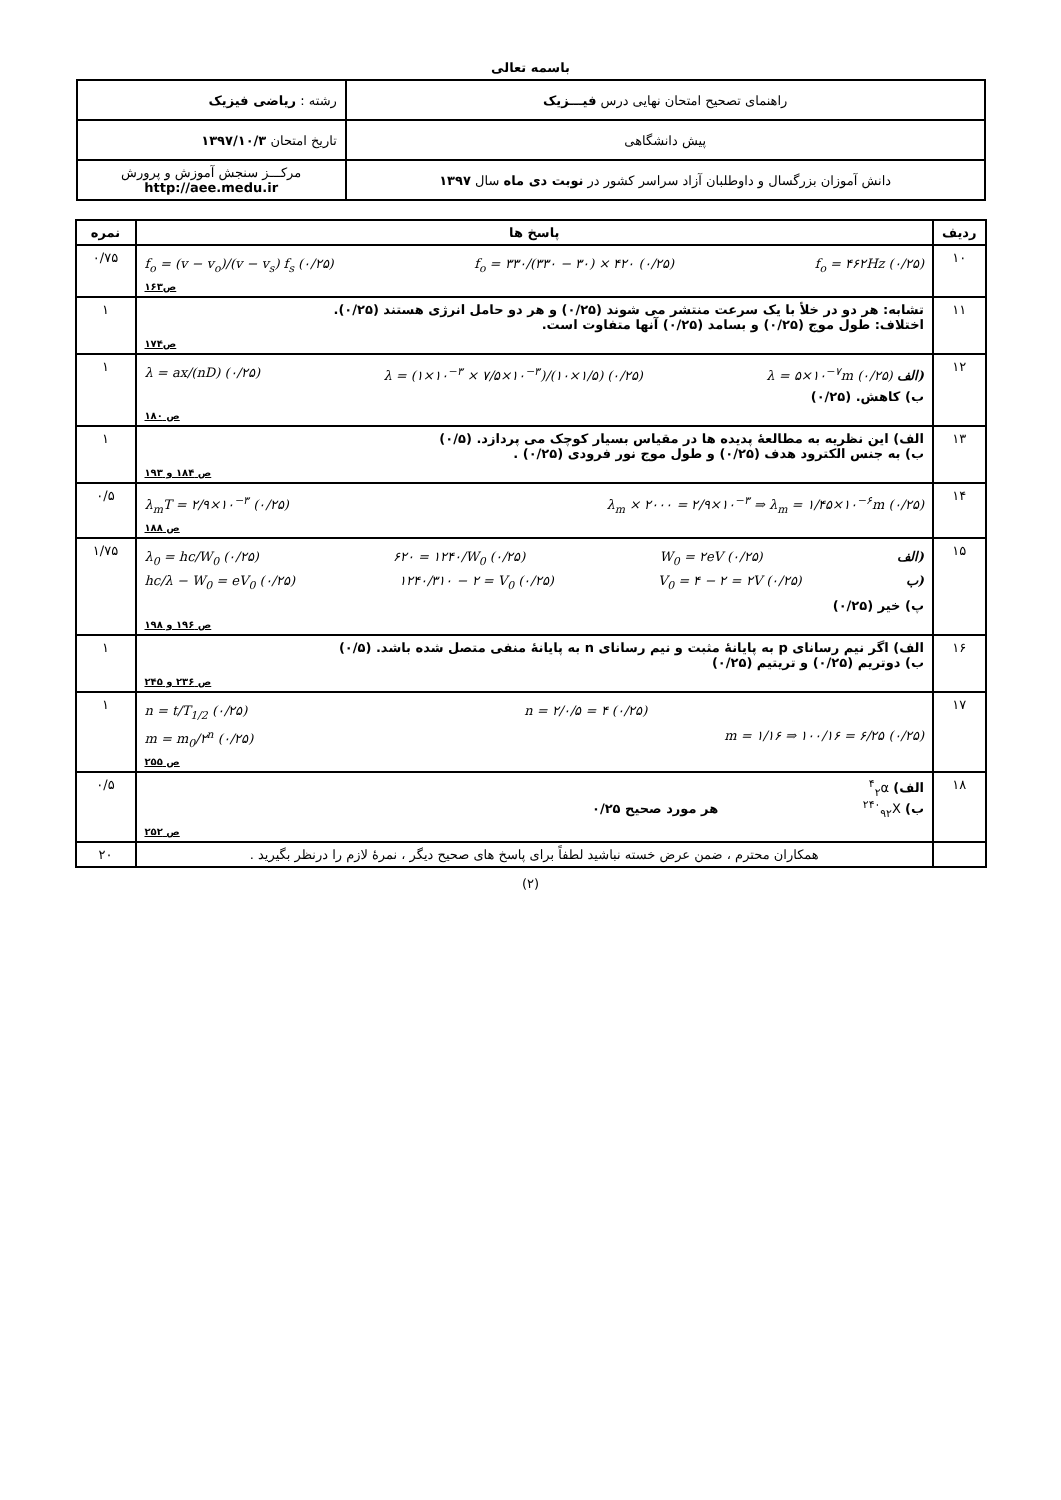باسمه تعالی
| راهنمای تصحیح امتحان نهایی درس فیـــزیک | رشته : ریاضی فیزیک |
| پیش دانشگاهی | تاریخ امتحان ۱۳۹۷/۱۰/۳ |
| دانش آموزان بزرگسال و داوطلبان آزاد سراسر کشور در نوبت دی ماه سال ۱۳۹۷ | مرکـــز سنجش آموزش و پرورش http://aee.medu.ir |
| ردیف | پاسخ ها | نمره |
| --- | --- | --- |
| ۱۰ | f<sub>o</sub> = (v − v<sub>o</sub>)/(v − v<sub>s</sub>) f<sub>s</sub> (۰/۲۵) f<sub>o</sub> = ۳۳۰/(۳۳۰ − ۳۰) × ۴۲۰ (۰/۲۵) f<sub>o</sub> = ۴۶۲Hz (۰/۲۵) ص۱۶۳ | ۰/۷۵ |
| ۱۱ | تشابه: هر دو در خلأ با یک سرعت منتشر می شوند (۰/۲۵) و هر دو حامل انرژی هستند (۰/۲۵). اختلاف: طول موج (۰/۲۵) و بسامد (۰/۲۵) آنها متفاوت است. ص۱۷۴ | ۱ |
| ۱۲ | λ = ax/(nD) (۰/۲۵) λ = (۱×۱۰<sup>−۳</sup> × ۷/۵×۱۰<sup>−۳</sup>)/(۱۰×۱/۵) (۰/۲۵) λ = ۵×۱۰<sup>−۷</sup>m (۰/۲۵) الف) ب) کاهش. (۰/۲۵) ص ۱۸۰ | ۱ |
| ۱۳ | الف) این نظریه به مطالعهٔ پدیده ها در مقیاس بسیار کوچک می پردازد. (۰/۵) ب) به جنس الکترود هدف (۰/۲۵) و طول موج نور فرودی (۰/۲۵) . ص ۱۸۴ و ۱۹۳ | ۱ |
| ۱۴ | λ<sub>m</sub>T = ۲/۹×۱۰<sup>−۳</sup> (۰/۲۵) λ<sub>m</sub> × ۲۰۰۰ = ۲/۹×۱۰<sup>−۳</sup> ⇒ λ<sub>m</sub> = ۱/۴۵×۱۰<sup>−۶</sup>m (۰/۲۵) ص ۱۸۸ | ۰/۵ |
| ۱۵ | λ<sub>0</sub> = hc/W<sub>0</sub> (۰/۲۵) ۶۲۰ = ۱۲۴۰/W<sub>0</sub> (۰/۲۵) W<sub>0</sub> = ۲eV (۰/۲۵) الف) hc/λ − W<sub>0</sub> = eV<sub>0</sub> (۰/۲۵) ۱۲۴۰/۳۱۰ − ۲ = V<sub>0</sub> (۰/۲۵) V<sub>0</sub> = ۴ − ۲ = ۲V (۰/۲۵) ب) پ) خیر (۰/۲۵) ص ۱۹۶ و ۱۹۸ | ۱/۷۵ |
| ۱۶ | الف) اگر نیم رسانای p به پایانهٔ مثبت و نیم رسانای n به پایانهٔ منفی متصل شده باشد. (۰/۵) ب) دوتریم (۰/۲۵) و تریتیم (۰/۲۵) ص ۲۳۶ و ۲۴۵ | ۱ |
| ۱۷ | n = t/T<sub>1/2</sub> (۰/۲۵) n = ۲/۰/۵ = ۴ (۰/۲۵) m = m<sub>0</sub>/۲<sup>n</sup> (۰/۲۵) m = ۱/۱۶ ⇒ ۱۰۰/۱۶ = ۶/۲۵ (۰/۲۵) ص ۲۵۵ | ۱ |
| ۱۸ | الف) <sup>۴</sup><sub>۲</sub>α ب) <sup>۲۴۰</sup><sub>۹۲</sub>X هر مورد صحیح ۰/۲۵ ص ۲۵۲ | ۰/۵ |
| | همکاران محترم ، ضمن عرض خسته نباشید لطفاً برای پاسخ های صحیح دیگر ، نمرهٔ لازم را درنظر بگیرید . | ۲۰ |
(۲)